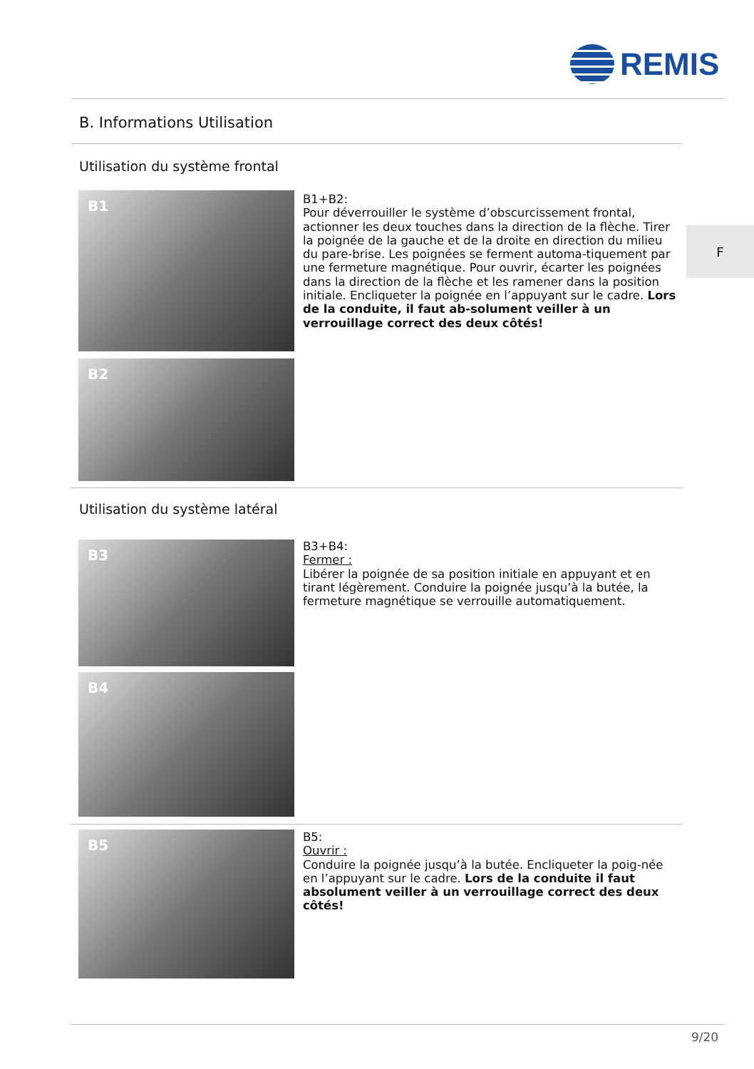REMIS
B. Informations Utilisation
F
Utilisation du système frontal
B1
B2
B1+B2:
Pour déverrouiller le système d’obscurcissement frontal, actionner les deux touches dans la direction de la flèche. Tirer la poignée de la gauche et de la droite en direction du milieu du pare-brise. Les poignées se ferment automa-tiquement par une fermeture magnétique. Pour ouvrir, écarter les poignées dans la direction de la flèche et les ramener dans la position initiale. Encliqueter la poignée en l’appuyant sur le cadre. Lors de la conduite, il faut ab-solument veiller à un verrouillage correct des deux côtés!
Utilisation du système latéral
B3
B4
B3+B4:
Fermer :
Libérer la poignée de sa position initiale en appuyant et en tirant légèrement. Conduire la poignée jusqu’à la butée, la fermeture magnétique se verrouille automatiquement.
B5
B5:
Ouvrir :
Conduire la poignée jusqu’à la butée. Encliqueter la poig-née en l’appuyant sur le cadre. Lors de la conduite il faut absolument veiller à un verrouillage correct des deux côtés!
9/20